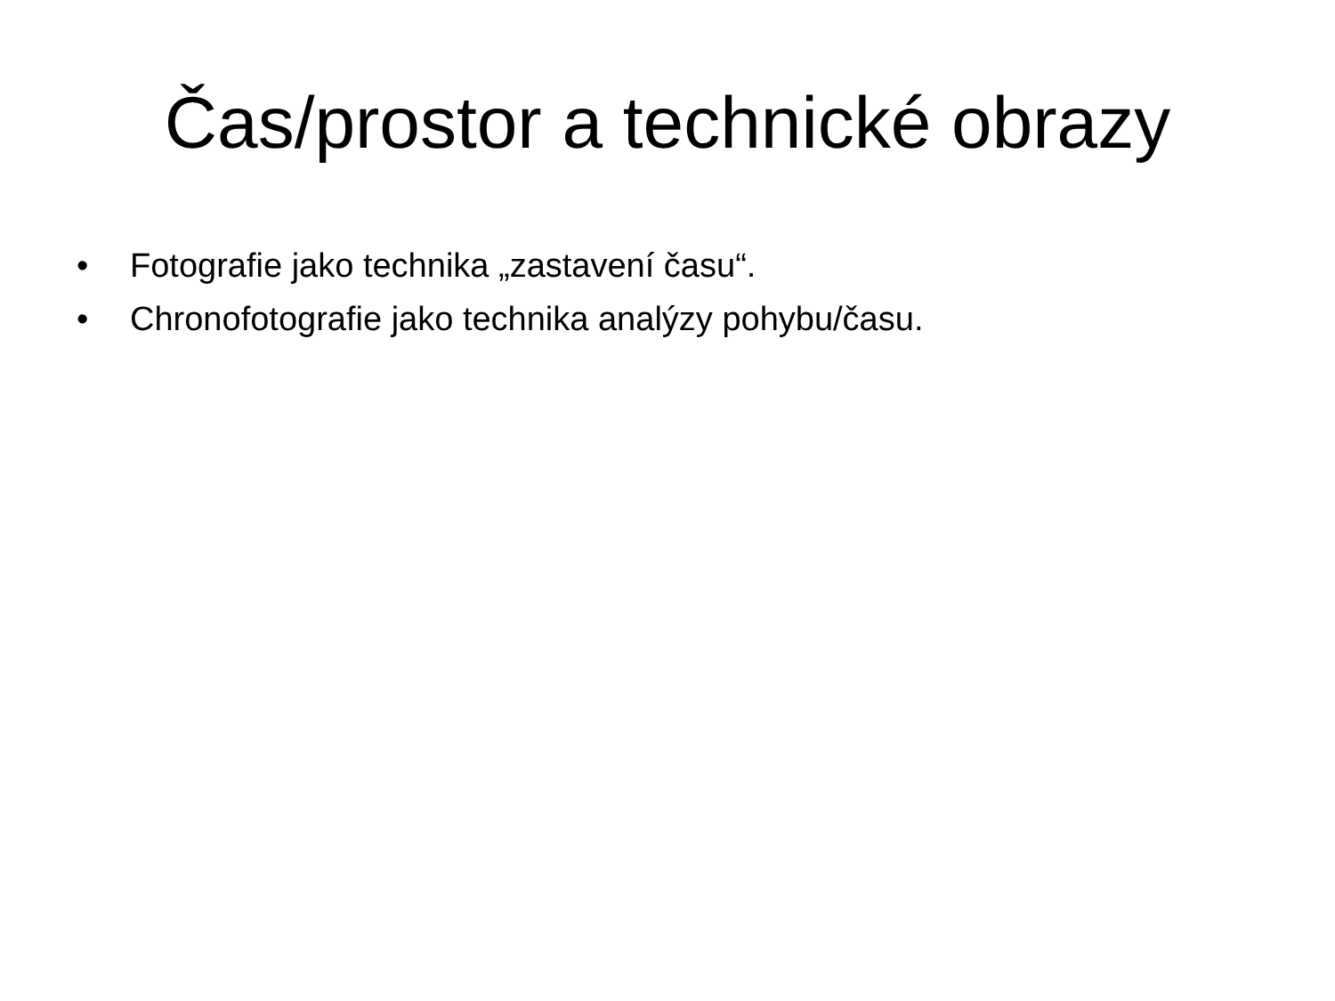Čas/prostor a technické obrazy
• Fotografie jako technika „zastavení času“.
• Chronofotografie jako technika analýzy pohybu/času.